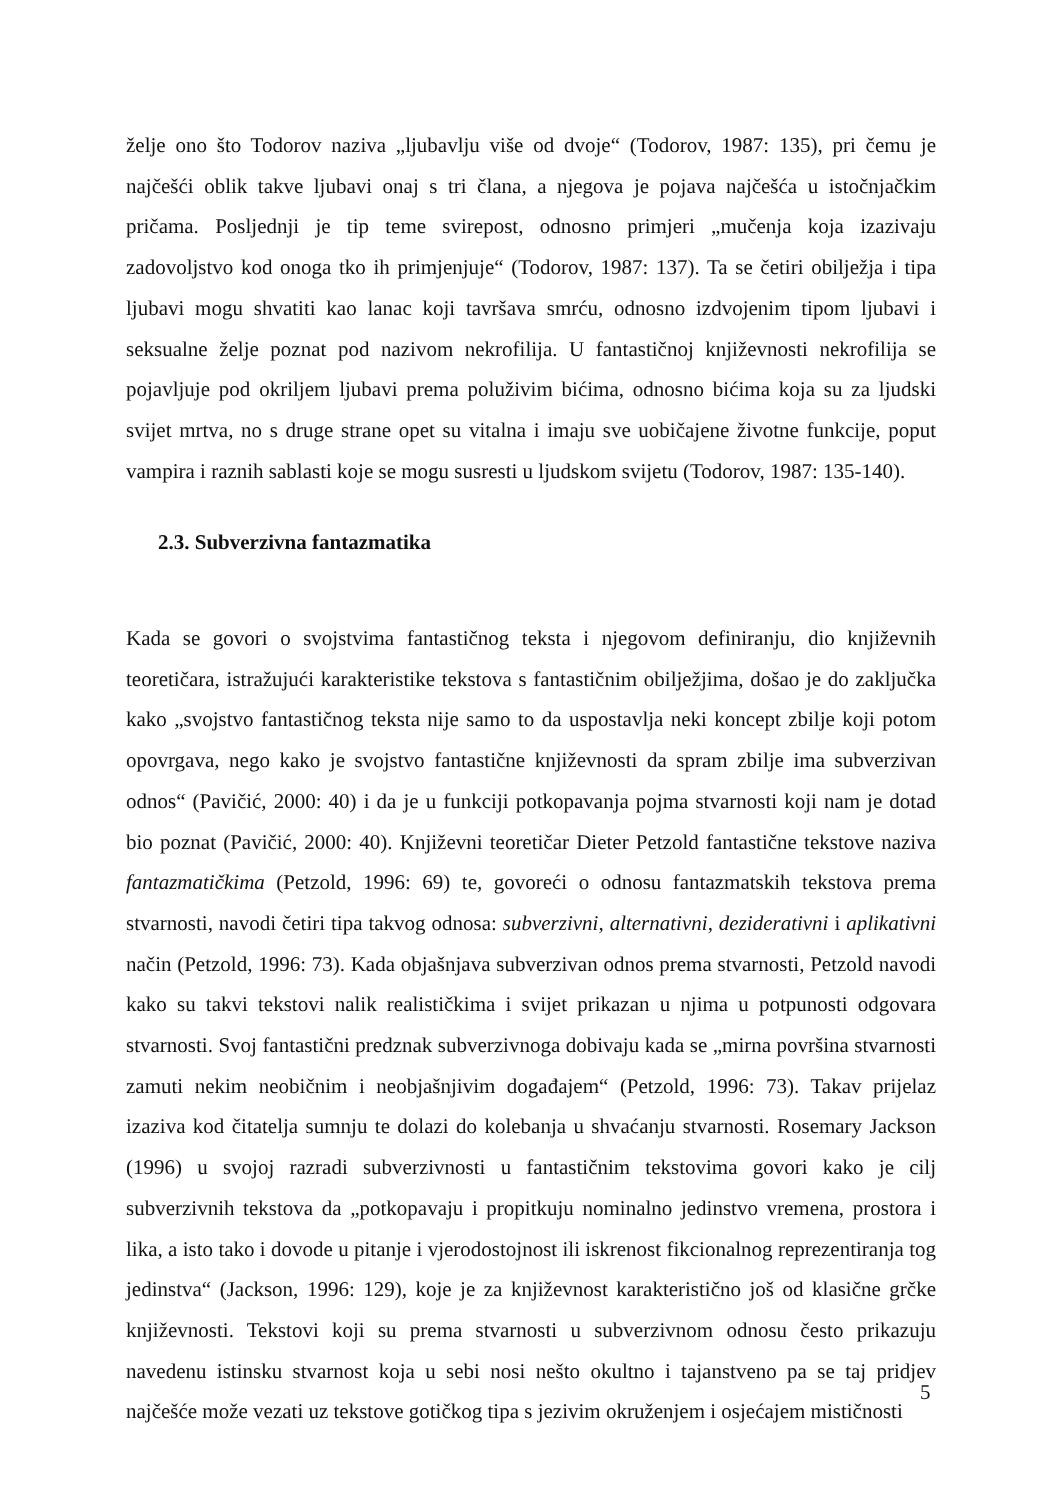želje ono što Todorov naziva „ljubavlju više od dvoje“ (Todorov, 1987: 135), pri čemu je najčešći oblik takve ljubavi onaj s tri člana, a njegova je pojava najčešća u istočnjačkim pričama. Posljednji je tip teme svirepost, odnosno primjeri „mučenja koja izazivaju zadovoljstvo kod onoga tko ih primjenjuje“ (Todorov, 1987: 137). Ta se četiri obilježja i tipa ljubavi mogu shvatiti kao lanac koji tavršava smrću, odnosno izdvojenim tipom ljubavi i seksualne želje poznat pod nazivom nekrofilija. U fantastičnoj književnosti nekrofilija se pojavljuje pod okriljem ljubavi prema poluživim bićima, odnosno bićima koja su za ljudski svijet mrtva, no s druge strane opet su vitalna i imaju sve uobičajene životne funkcije, poput vampira i raznih sablasti koje se mogu susresti u ljudskom svijetu (Todorov, 1987: 135-140).
2.3. Subverzivna fantazmatika
Kada se govori o svojstvima fantastičnog teksta i njegovom definiranju, dio književnih teoretičara, istražujući karakteristike tekstova s fantastičnim obilježjima, došao je do zaključka kako „svojstvo fantastičnog teksta nije samo to da uspostavlja neki koncept zbilje koji potom opovrgava, nego kako je svojstvo fantastične književnosti da spram zbilje ima subverzivan odnos“ (Pavičić, 2000: 40) i da je u funkciji potkopavanja pojma stvarnosti koji nam je dotad bio poznat (Pavičić, 2000: 40). Književni teoretičar Dieter Petzold fantastične tekstove naziva fantazmatičkima (Petzold, 1996: 69) te, govoreći o odnosu fantazmatskih tekstova prema stvarnosti, navodi četiri tipa takvog odnosa: subverzivni, alternativni, deziderativni i aplikativni način (Petzold, 1996: 73). Kada objašnjava subverzivan odnos prema stvarnosti, Petzold navodi kako su takvi tekstovi nalik realističkima i svijet prikazan u njima u potpunosti odgovara stvarnosti. Svoj fantastični predznak subverzivnoga dobivaju kada se „mirna površina stvarnosti zamuti nekim neobičnim i neobjašnjivim događajem“ (Petzold, 1996: 73). Takav prijelaz izaziva kod čitatelja sumnju te dolazi do kolebanja u shvaćanju stvarnosti. Rosemary Jackson (1996) u svojoj razradi subverzivnosti u fantastičnim tekstovima govori kako je cilj subverzivnih tekstova da „potkopavaju i propitkuju nominalno jedinstvo vremena, prostora i lika, a isto tako i dovode u pitanje i vjerodostojnost ili iskrenost fikcionalnog reprezentiranja tog jedinstva“ (Jackson, 1996: 129), koje je za književnost karakteristično još od klasične grčke književnosti. Tekstovi koji su prema stvarnosti u subverzivnom odnosu često prikazuju navedenu istinsku stvarnost koja u sebi nosi nešto okultno i tajanstveno pa se taj pridjev najčešće može vezati uz tekstove gotičkog tipa s jezivim okruženjem i osjećajem mističnosti
5